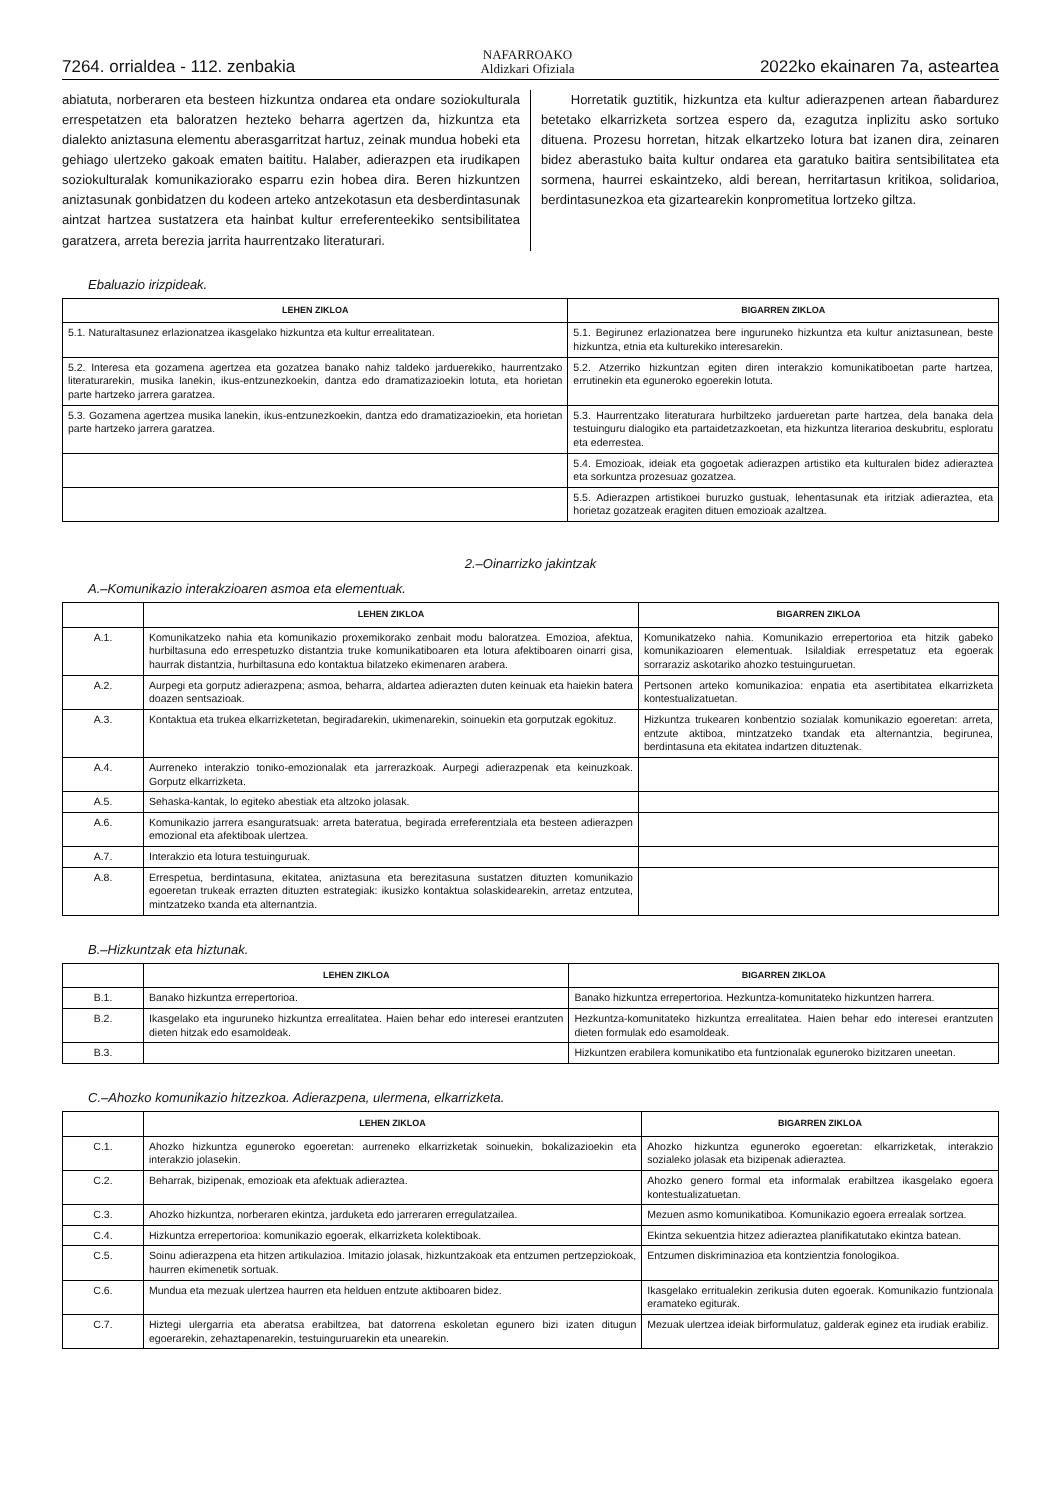7264. orrialdea - 112. zenbakia NAFARROAKO
Aldizkari Ofiziala 2022ko ekainaren 7a, asteartea
abiatuta, norberaren eta besteen hizkuntza ondarea eta ondare soziokulturala errespetatzen eta baloratzen hezteko beharra agertzen da, hizkuntza eta dialekto aniztasuna elementu aberasgarritzat hartuz, zeinak mundua hobeki eta gehiago ulertzeko gakoak ematen baititu. Halaber, adierazpen eta irudikapen soziokulturalak komunikaziorako esparru ezin hobea dira. Beren hizkuntzen aniztasunak gonbidatzen du kodeen arteko antzekotasun eta desberdintasunak aintzat hartzea sustatzera eta hainbat kultur erreferenteekiko sentsibilitatea garatzera, arreta berezia jarrita haurrentzako literaturari.
Horretatik guztitik, hizkuntza eta kultur adierazpenen artean ñabardurez betetako elkarrizketa sortzea espero da, ezagutza inplizitu asko sortuko dituena. Prozesu horretan, hitzak elkartzeko lotura bat izanen dira, zeinaren bidez aberastuko baita kultur ondarea eta garatuko baitira sentsibilitatea eta sormena, haurrei eskaintzeko, aldi berean, herritartasun kritikoa, solidarioa, berdintasunezkoa eta gizartearekin konprometitua lortzeko giltza.
Ebaluazio irizpideak.
| LEHEN ZIKLOA | BIGARREN ZIKLOA |
| --- | --- |
| 5.1. Naturaltasunez erlazionatzea ikasgelako hizkuntza eta kultur errealitatean. | 5.1. Begirunez erlazionatzea bere inguruneko hizkuntza eta kultur aniztasunean, beste hizkuntza, etnia eta kulturekiko interesarekin. |
| 5.2. Interesa eta gozamena agertzea eta gozatzea banako nahiz taldeko jarduerekiko, haurrentzako literaturarekin, musika lanekin, ikus-entzunezkoekin, dantza edo dramatizazioekin lotuta, eta horietan parte hartzeko jarrera garatzea. | 5.2. Atzerriko hizkuntzan egiten diren interakzio komunikatiboetan parte hartzea, errutinekin eta eguneroko egoerekin lotuta. |
| 5.3. Gozamena agertzea musika lanekin, ikus-entzunezkoekin, dantza edo dramatizazioekin, eta horietan parte hartzeko jarrera garatzea. | 5.3. Haurrentzako literaturara hurbiltzeko jardueretan parte hartzea, dela banaka dela testuinguru dialogiko eta partaidetzazkoetan, eta hizkuntza literarioa deskubritu, esploratu eta ederrestea. |
| | 5.4. Emozioak, ideiak eta gogoetak adierazpen artistiko eta kulturalen bidez adieraztea eta sorkuntza prozesuaz gozatzea. |
| | 5.5. Adierazpen artistikoei buruzko gustuak, lehentasunak eta iritziak adieraztea, eta horietaz gozatzeak eragiten dituen emozioak azaltzea. |
2.–Oinarrizko jakintzak
A.–Komunikazio interakzioaren asmoa eta elementuak.
| | LEHEN ZIKLOA | BIGARREN ZIKLOA |
| --- | --- | --- |
| A.1. | Komunikatzeko nahia eta komunikazio proxemikorako zenbait modu baloratzea. Emozioa, afektua, hurbiltasuna edo errespetuzko distantzia truke komunikatiboaren eta lotura afektiboaren oinarri gisa, haurrak distantzia, hurbiltasuna edo kontaktua bilatzeko ekimenaren arabera. | Komunikatzeko nahia. Komunikazio errepertorioa eta hitzik gabeko komunikazioaren elementuak. Isilaldiak errespetatuz eta egoerak sorraraziz askotariko ahozko testuinguruetan. |
| A.2. | Aurpegi eta gorputz adierazpena; asmoa, beharra, aldartea adierazten duten keinuak eta haiekin batera doazen sentsazioak. | Pertsonen arteko komunikazioa: enpatia eta asertibitatea elkarrizketa kontestualizatuetan. |
| A.3. | Kontaktua eta trukea elkarrizketetan, begiradarekin, ukimenarekin, soinuekin eta gorputzak egokituz. | Hizkuntza trukearen konbentzio sozialak komunikazio egoeretan: arreta, entzute aktiboa, mintzatzeko txandak eta alternantzia, begirunea, berdintasuna eta ekitatea indartzen dituztenak. |
| A.4. | Aurreneko interakzio toniko-emozionalak eta jarrerazkoak. Aurpegi adierazpenak eta keinuzkoak. Gorputz elkarrizketa. | |
| A.5. | Sehaska-kantak, lo egiteko abestiak eta altzoko jolasak. | |
| A.6. | Komunikazio jarrera esanguratsuak: arreta bateratua, begirada erreferentziala eta besteen adierazpen emozional eta afektiboak ulertzea. | |
| A.7. | Interakzio eta lotura testuinguruak. | |
| A.8. | Errespetua, berdintasuna, ekitatea, aniztasuna eta berezitasuna sustatzen dituzten komunikazio egoeretan trukeak errazten dituzten estrategiak: ikusizko kontaktua solaskidearekin, arretaz entzutea, mintzatzeko txanda eta alternantzia. | |
B.–Hizkuntzak eta hiztunak.
| | LEHEN ZIKLOA | BIGARREN ZIKLOA |
| --- | --- | --- |
| B.1. | Banako hizkuntza errepertorioa. | Banako hizkuntza errepertorioa. Hezkuntza-komunitateko hizkuntzen harrera. |
| B.2. | Ikasgelako eta inguruneko hizkuntza errealitatea. Haien behar edo interesei erantzuten dieten hitzak edo esamoldeak. | Hezkuntza-komunitateko hizkuntza errealitatea. Haien behar edo interesei erantzuten dieten formulak edo esamoldeak. |
| B.3. | | Hizkuntzen erabilera komunikatibo eta funtzionalak eguneroko bizitzaren uneetan. |
C.–Ahozko komunikazio hitzezkoa. Adierazpena, ulermena, elkarrizketa.
| | LEHEN ZIKLOA | BIGARREN ZIKLOA |
| --- | --- | --- |
| C.1. | Ahozko hizkuntza eguneroko egoeretan: aurreneko elkarrizketak soinuekin, bokalizazioekin eta interakzio jolasekin. | Ahozko hizkuntza eguneroko egoeretan: elkarrizketak, interakzio sozialeko jolasak eta bizipenak adieraztea. |
| C.2. | Beharrak, bizipenak, emozioak eta afektuak adieraztea. | Ahozko genero formal eta informalak erabiltzea ikasgelako egoera kontestualizatuetan. |
| C.3. | Ahozko hizkuntza, norberaren ekintza, jarduketa edo jarreraren erregulatzailea. | Mezuen asmo komunikatiboa. Komunikazio egoera errealak sortzea. |
| C.4. | Hizkuntza errepertorioa: komunikazio egoerak, elkarrizketa kolektiboak. | Ekintza sekuentzia hitzez adieraztea planifikatutako ekintza batean. |
| C.5. | Soinu adierazpena eta hitzen artikulazioa. Imitazio jolasak, hizkuntzakoak eta entzumen pertzepziokoak, haurren ekimenetik sortuak. | Entzumen diskriminazioa eta kontzientzia fonologikoa. |
| C.6. | Mundua eta mezuak ulertzea haurren eta helduen entzute aktiboaren bidez. | Ikasgelako erritualekin zerikusia duten egoerak. Komunikazio funtzionala eramateko egiturak. |
| C.7. | Hiztegi ulergarria eta aberatsa erabiltzea, bat datorrena eskoletan egunero bizi izaten ditugun egoerarekin, zehaztapenarekin, testuinguruarekin eta unearekin. | Mezuak ulertzea ideiak birformulatuz, galderak eginez eta irudiak erabiliz. |